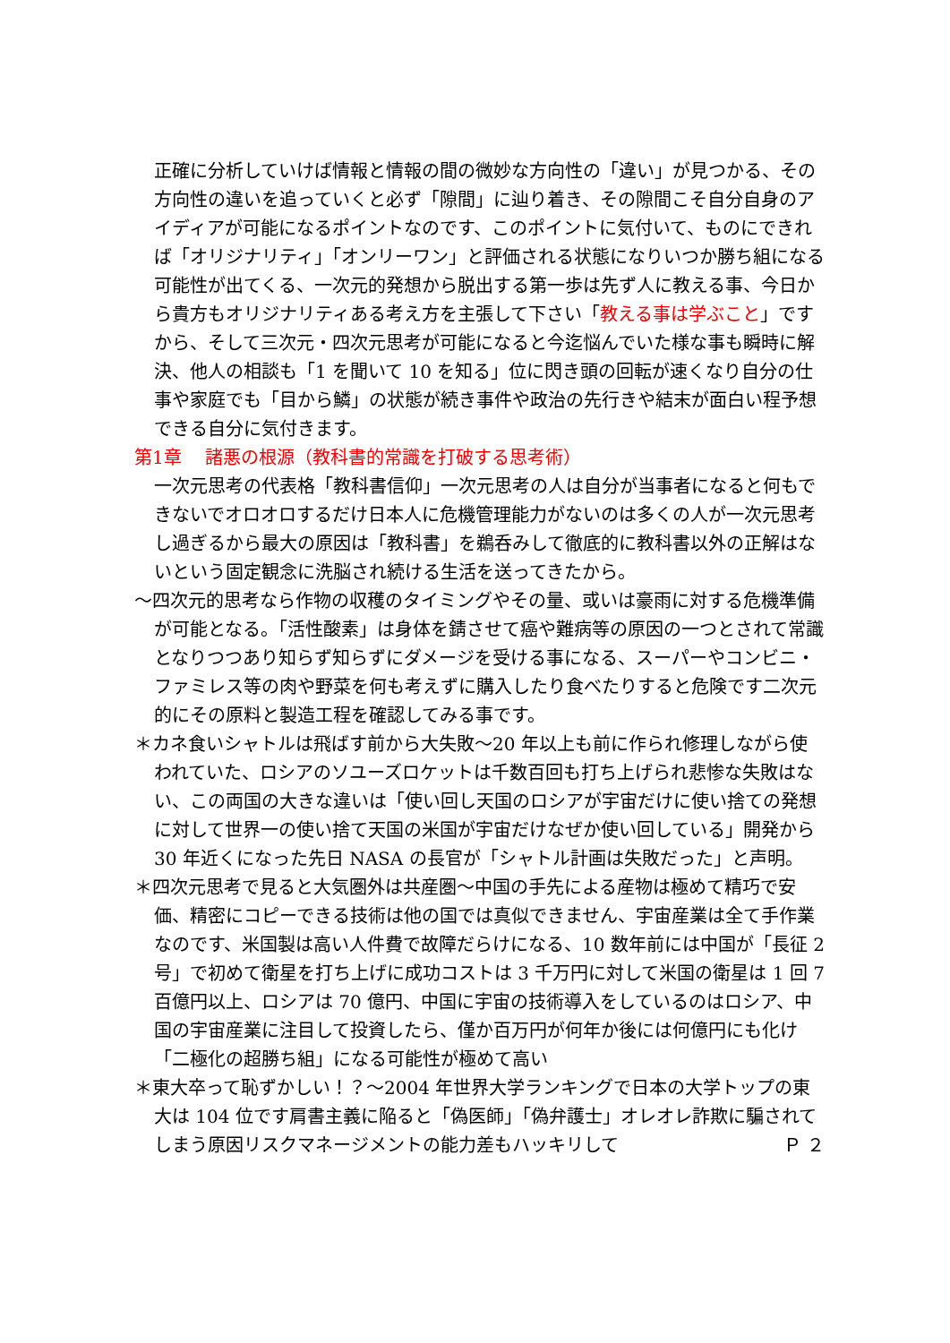正確に分析していけば情報と情報の間の微妙な方向性の「違い」が見つかる、その方向性の違いを追っていくと必ず「隙間」に辿り着き、その隙間こそ自分自身のアイディアが可能になるポイントなのです、このポイントに気付いて、ものにできれば「オリジナリティ」「オンリーワン」と評価される状態になりいつか勝ち組になる可能性が出てくる、一次元的発想から脱出する第一歩は先ず人に教える事、今日から貴方もオリジナリティある考え方を主張して下さい「教える事は学ぶこと」ですから、そして三次元・四次元思考が可能になると今迄悩んでいた様な事も瞬時に解決、他人の相談も「1 を聞いて 10 を知る」位に閃き頭の回転が速くなり自分の仕事や家庭でも「目から鱗」の状態が続き事件や政治の先行きや結末が面白い程予想できる自分に気付きます。
第1章　 諸悪の根源（教科書的常識を打破する思考術）
一次元思考の代表格「教科書信仰」一次元思考の人は自分が当事者になると何もできないでオロオロするだけ日本人に危機管理能力がないのは多くの人が一次元思考し過ぎるから最大の原因は「教科書」を鵜呑みして徹底的に教科書以外の正解はないという固定観念に洗脳され続ける生活を送ってきたから。
～四次元的思考なら作物の収穫のタイミングやその量、或いは豪雨に対する危機準備が可能となる。「活性酸素」は身体を錆させて癌や難病等の原因の一つとされて常識となりつつあり知らず知らずにダメージを受ける事になる、スーパーやコンビニ・ファミレス等の肉や野菜を何も考えずに購入したり食べたりすると危険です二次元的にその原料と製造工程を確認してみる事です。
＊カネ食いシャトルは飛ばす前から大失敗～20 年以上も前に作られ修理しながら使われていた、ロシアのソユーズロケットは千数百回も打ち上げられ悲惨な失敗はない、この両国の大きな違いは「使い回し天国のロシアが宇宙だけに使い捨ての発想に対して世界一の使い捨て天国の米国が宇宙だけなぜか使い回している」開発から 30 年近くになった先日 NASA の長官が「シャトル計画は失敗だった」と声明。
＊四次元思考で見ると大気圏外は共産圏～中国の手先による産物は極めて精巧で安価、精密にコピーできる技術は他の国では真似できません、宇宙産業は全て手作業なのです、米国製は高い人件費で故障だらけになる、10 数年前には中国が「長征 2 号」で初めて衛星を打ち上げに成功コストは 3 千万円に対して米国の衛星は 1 回 7 百億円以上、ロシアは 70 億円、中国に宇宙の技術導入をしているのはロシア、中国の宇宙産業に注目して投資したら、僅か百万円が何年か後には何億円にも化け「二極化の超勝ち組」になる可能性が極めて高い
＊東大卒って恥ずかしい！？～2004 年世界大学ランキングで日本の大学トップの東大は 104 位です肩書主義に陥ると「偽医師」「偽弁護士」オレオレ詐欺に騙されてしまう原因リスクマネージメントの能力差もハッキリして Ｐ ２